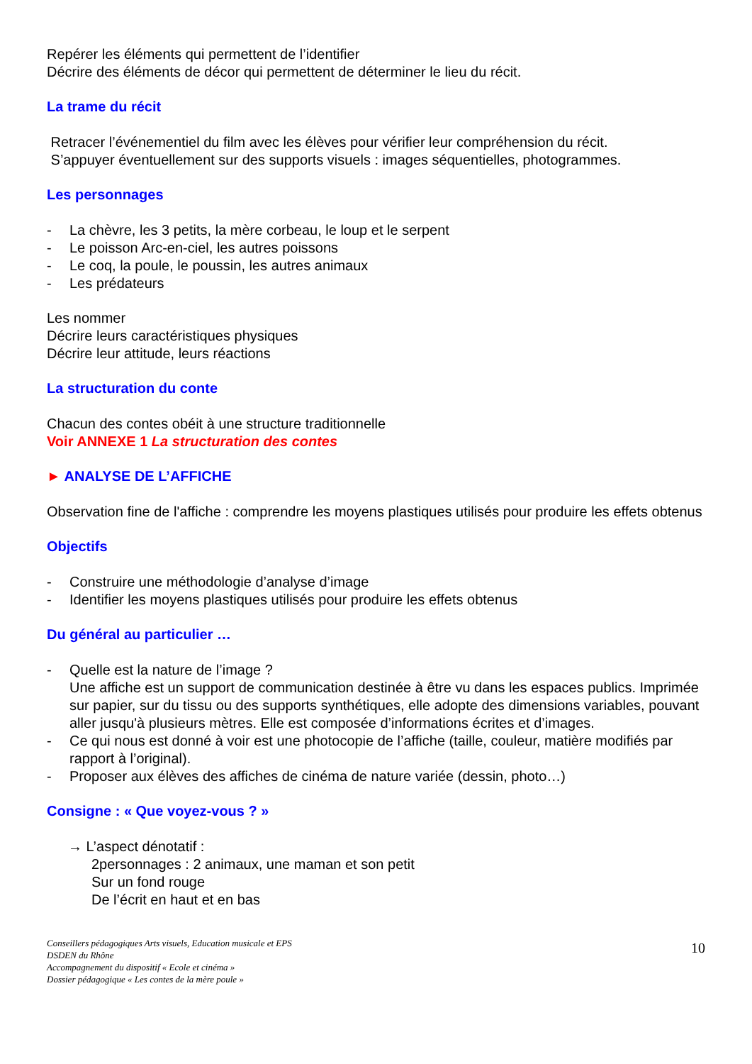Repérer les éléments qui permettent de l’identifier
Décrire des éléments de décor qui permettent de déterminer le lieu du récit.
La trame du récit
Retracer l’événementiel du film avec les élèves pour vérifier leur compréhension du récit.
S’appuyer éventuellement sur des supports visuels : images séquentielles, photogrammes.
Les personnages
- La chèvre, les 3 petits, la mère corbeau, le loup et le serpent
- Le poisson Arc-en-ciel, les autres poissons
- Le coq, la poule, le poussin, les autres animaux
- Les prédateurs
Les nommer
Décrire leurs caractéristiques physiques
Décrire leur attitude, leurs réactions
La structuration du conte
Chacun des contes obéit à une structure traditionnelle
Voir ANNEXE 1 La structuration des contes
► ANALYSE DE L’AFFICHE
Observation fine de l'affiche : comprendre les moyens plastiques utilisés pour produire les effets obtenus
Objectifs
- Construire une méthodologie d’analyse d’image
- Identifier les moyens plastiques utilisés pour produire les effets obtenus
Du général au particulier …
- Quelle est la nature de l’image ?
Une affiche est un support de communication destinée à être vu dans les espaces publics. Imprimée sur papier, sur du tissu ou des supports synthétiques, elle adopte des dimensions variables, pouvant aller jusqu'à plusieurs mètres. Elle est composée d’informations écrites et d’images.
- Ce qui nous est donné à voir est une photocopie de l’affiche (taille, couleur, matière modifiés par rapport à l’original).
- Proposer aux élèves des affiches de cinéma de nature variée (dessin, photo…)
Consigne : « Que voyez-vous ? »
→ L’aspect dénotatif :
2personnages : 2 animaux, une maman et son petit
Sur un fond rouge
De l’écrit en haut et en bas
Conseillers pédagogiques Arts visuels, Education musicale et EPS
DSDEN du Rhône
Accompagnement du dispositif « Ecole et cinéma »
Dossier pédagogique « Les contes de la mère poule »
10